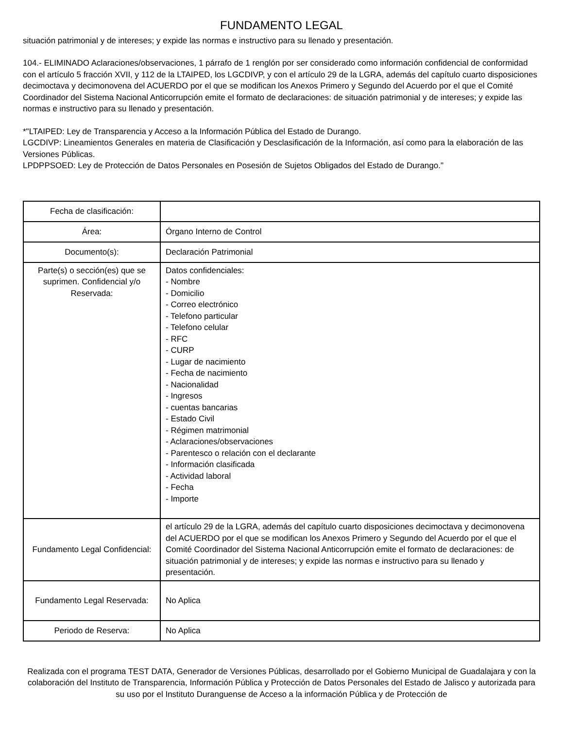FUNDAMENTO LEGAL
situación patrimonial y de intereses; y expide las normas e instructivo para su llenado y presentación.
104.- ELIMINADO Aclaraciones/observaciones, 1 párrafo de 1 renglón por ser considerado como información confidencial de conformidad con el artículo 5 fracción XVII, y 112 de la LTAIPED, los LGCDIVP, y con el artículo 29 de la LGRA, además del capítulo cuarto disposiciones decimoctava y decimonovena del ACUERDO por el que se modifican los Anexos Primero y Segundo del Acuerdo por el que el Comité Coordinador del Sistema Nacional Anticorrupción emite el formato de declaraciones: de situación patrimonial y de intereses; y expide las normas e instructivo para su llenado y presentación.
*"LTAIPED: Ley de Transparencia y Acceso a la Información Pública del Estado de Durango.
LGCDIVP: Lineamientos Generales en materia de Clasificación y Desclasificación de la Información, así como para la elaboración de las Versiones Públicas.
LPDPPSOED: Ley de Protección de Datos Personales en Posesión de Sujetos Obligados del Estado de Durango."
| Fecha de clasificación: | |
| Área: | Órgano Interno de Control |
| Documento(s): | Declaración Patrimonial |
| Parte(s) o sección(es) que se suprimen. Confidencial y/o Reservada: | Datos confidenciales: - Nombre - Domicilio - Correo electrónico - Telefono particular - Telefono celular - RFC - CURP - Lugar de nacimiento - Fecha de nacimiento - Nacionalidad - Ingresos - cuentas bancarias - Estado Civil - Régimen matrimonial - Aclaraciones/observaciones - Parentesco o relación con el declarante - Información clasificada - Actividad laboral - Fecha - Importe |
| Fundamento Legal Confidencial: | el artículo 29 de la LGRA, además del capítulo cuarto disposiciones decimoctava y decimonovena del ACUERDO por el que se modifican los Anexos Primero y Segundo del Acuerdo por el que el Comité Coordinador del Sistema Nacional Anticorrupción emite el formato de declaraciones: de situación patrimonial y de intereses; y expide las normas e instructivo para su llenado y presentación. |
| Fundamento Legal Reservada: | No Aplica |
| Periodo de Reserva: | No Aplica |
Realizada con el programa TEST DATA, Generador de Versiones Públicas, desarrollado por el Gobierno Municipal de Guadalajara y con la colaboración del Instituto de Transparencia, Información Pública y Protección de Datos Personales del Estado de Jalisco y autorizada para su uso por el Instituto Duranguense de Acceso a la información Pública y de Protección de